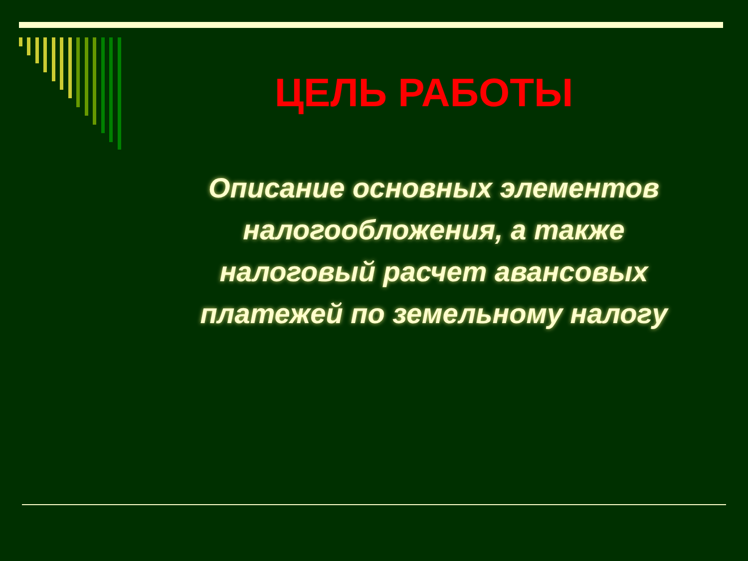ЦЕЛЬ РАБОТЫ
Описание основных элементов налогообложения, а также налоговый расчет авансовых платежей по земельному налогу